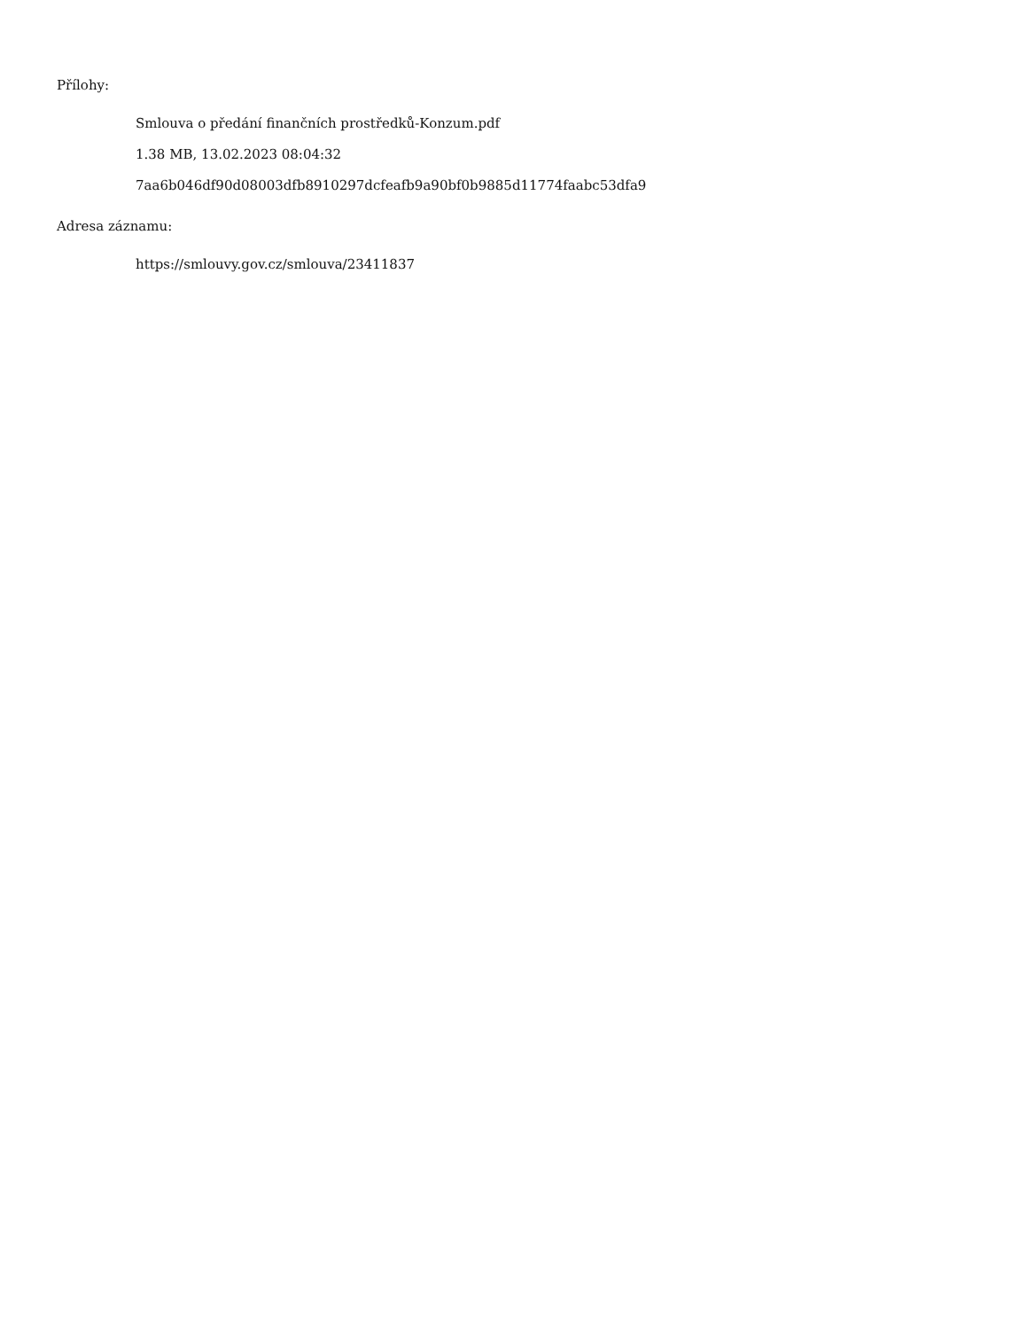Přílohy:
Smlouva o předání finančních prostředků-Konzum.pdf
1.38 MB, 13.02.2023 08:04:32
7aa6b046df90d08003dfb8910297dcfeafb9a90bf0b9885d11774faabc53dfa9
Adresa záznamu:
https://smlouvy.gov.cz/smlouva/23411837